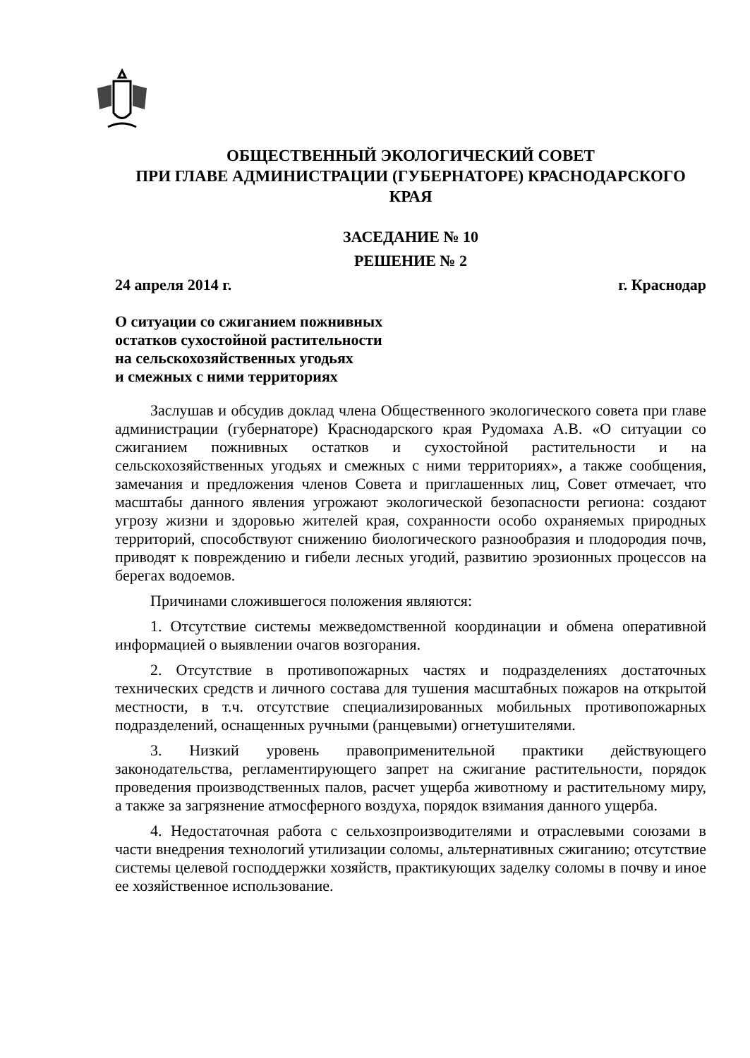ОБЩЕСТВЕННЫЙ ЭКОЛОГИЧЕСКИЙ СОВЕТ
ПРИ ГЛАВЕ АДМИНИСТРАЦИИ (ГУБЕРНАТОРЕ) КРАСНОДАРСКОГО
КРАЯ
ЗАСЕДАНИЕ № 10
РЕШЕНИЕ № 2
24 апреля 2014 г. г. Краснодар
О ситуации со сжиганием пожнивных
остатков сухостойной растительности
на сельскохозяйственных угодьях
и смежных с ними территориях
Заслушав и обсудив доклад члена Общественного экологического совета при главе администрации (губернаторе) Краснодарского края Рудомаха А.В. «О ситуации со сжиганием пожнивных остатков и сухостойной растительности и на сельскохозяйственных угодьях и смежных с ними территориях», а также сообщения, замечания и предложения членов Совета и приглашенных лиц, Совет отмечает, что масштабы данного явления угрожают экологической безопасности региона: создают угрозу жизни и здоровью жителей края, сохранности особо охраняемых природных территорий, способствуют снижению биологического разнообразия и плодородия почв, приводят к повреждению и гибели лесных угодий, развитию эрозионных процессов на берегах водоемов.
Причинами сложившегося положения являются:
1. Отсутствие системы межведомственной координации и обмена оперативной информацией о выявлении очагов возгорания.
2. Отсутствие в противопожарных частях и подразделениях достаточных технических средств и личного состава для тушения масштабных пожаров на открытой местности, в т.ч. отсутствие специализированных мобильных противопожарных подразделений, оснащенных ручными (ранцевыми) огнетушителями.
3. Низкий уровень правоприменительной практики действующего законодательства, регламентирующего запрет на сжигание растительности, порядок проведения производственных палов, расчет ущерба животному и растительному миру, а также за загрязнение атмосферного воздуха, порядок взимания данного ущерба.
4. Недостаточная работа с сельхозпроизводителями и отраслевыми союзами в части внедрения технологий утилизации соломы, альтернативных сжиганию; отсутствие системы целевой господдержки хозяйств, практикующих заделку соломы в почву и иное ее хозяйственное использование.